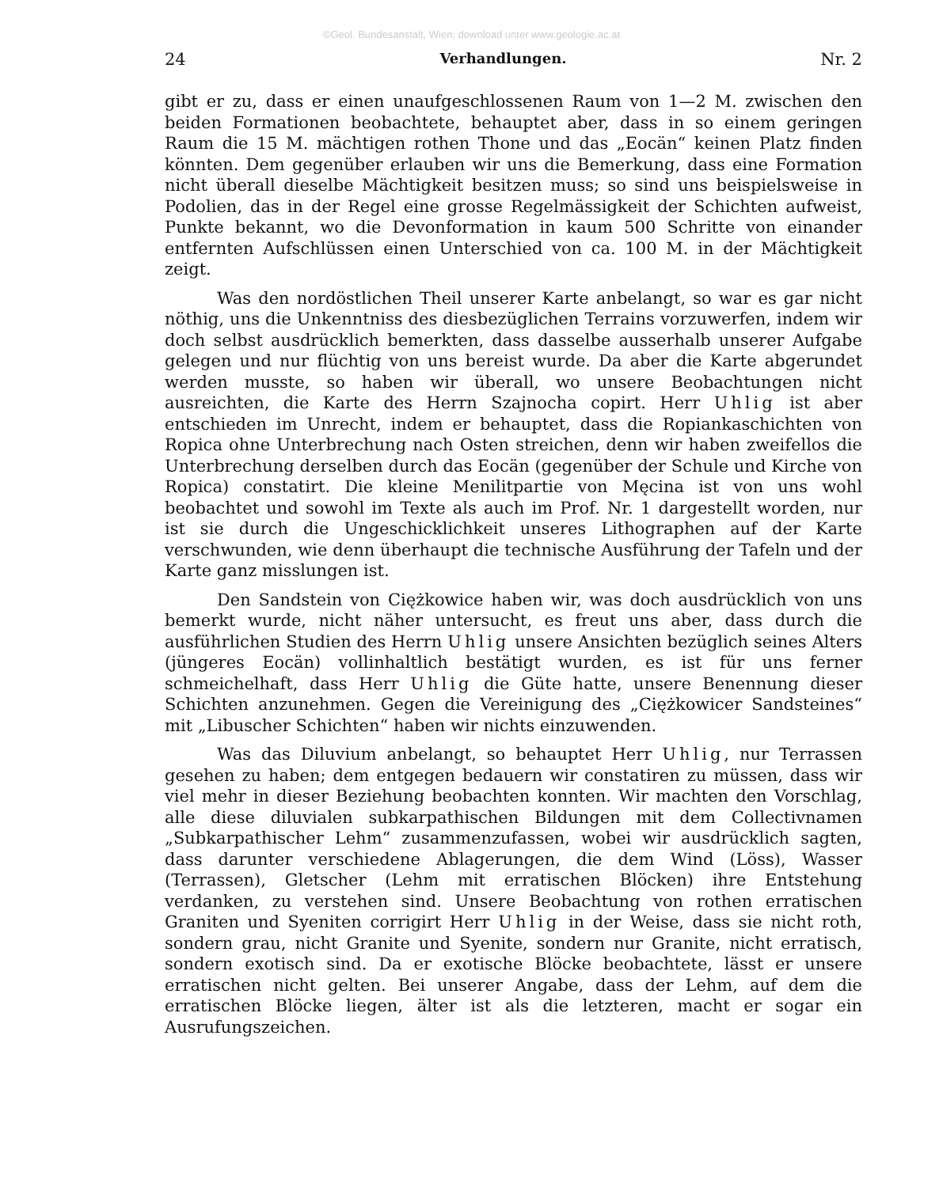©Geol. Bundesanstalt, Wien; download unter www.geologie.ac.at
24 Verhandlungen. Nr. 2
gibt er zu, dass er einen unaufgeschlossenen Raum von 1—2 M. zwischen den beiden Formationen beobachtete, behauptet aber, dass in so einem geringen Raum die 15 M. mächtigen rothen Thone und das „Eocän“ keinen Platz finden könnten. Dem gegenüber erlauben wir uns die Bemerkung, dass eine Formation nicht überall dieselbe Mächtigkeit besitzen muss; so sind uns beispielsweise in Podolien, das in der Regel eine grosse Regelmässigkeit der Schichten aufweist, Punkte bekannt, wo die Devonformation in kaum 500 Schritte von einander entfernten Aufschlüssen einen Unterschied von ca. 100 M. in der Mächtigkeit zeigt.
Was den nordöstlichen Theil unserer Karte anbelangt, so war es gar nicht nöthig, uns die Unkenntniss des diesbezüglichen Terrains vorzuwerfen, indem wir doch selbst ausdrücklich bemerkten, dass dasselbe ausserhalb unserer Aufgabe gelegen und nur flüchtig von uns bereist wurde. Da aber die Karte abgerundet werden musste, so haben wir überall, wo unsere Beobachtungen nicht ausreichten, die Karte des Herrn Szajnocha copirt. Herr Uhlig ist aber entschieden im Unrecht, indem er behauptet, dass die Ropiankaschichten von Ropica ohne Unterbrechung nach Osten streichen, denn wir haben zweifellos die Unterbrechung derselben durch das Eocän (gegenüber der Schule und Kirche von Ropica) constatirt. Die kleine Menilitpartie von Męcina ist von uns wohl beobachtet und sowohl im Texte als auch im Prof. Nr. 1 dargestellt worden, nur ist sie durch die Ungeschicklichkeit unseres Lithographen auf der Karte verschwunden, wie denn überhaupt die technische Ausführung der Tafeln und der Karte ganz misslungen ist.
Den Sandstein von Ciężkowice haben wir, was doch ausdrücklich von uns bemerkt wurde, nicht näher untersucht, es freut uns aber, dass durch die ausführlichen Studien des Herrn Uhlig unsere Ansichten bezüglich seines Alters (jüngeres Eocän) vollinhaltlich bestätigt wurden, es ist für uns ferner schmeichelhaft, dass Herr Uhlig die Güte hatte, unsere Benennung dieser Schichten anzunehmen. Gegen die Vereinigung des „Ciężkowicer Sandsteines“ mit „Libuscher Schichten“ haben wir nichts einzuwenden.
Was das Diluvium anbelangt, so behauptet Herr Uhlig, nur Terrassen gesehen zu haben; dem entgegen bedauern wir constatiren zu müssen, dass wir viel mehr in dieser Beziehung beobachten konnten. Wir machten den Vorschlag, alle diese diluvialen subkarpathischen Bildungen mit dem Collectivnamen „Subkarpathischer Lehm“ zusammenzufassen, wobei wir ausdrücklich sagten, dass darunter verschiedene Ablagerungen, die dem Wind (Löss), Wasser (Terrassen), Gletscher (Lehm mit erratischen Blöcken) ihre Entstehung verdanken, zu verstehen sind. Unsere Beobachtung von rothen erratischen Graniten und Syeniten corrigirt Herr Uhlig in der Weise, dass sie nicht roth, sondern grau, nicht Granite und Syenite, sondern nur Granite, nicht erratisch, sondern exotisch sind. Da er exotische Blöcke beobachtete, lässt er unsere erratischen nicht gelten. Bei unserer Angabe, dass der Lehm, auf dem die erratischen Blöcke liegen, älter ist als die letzteren, macht er sogar ein Ausrufungszeichen.